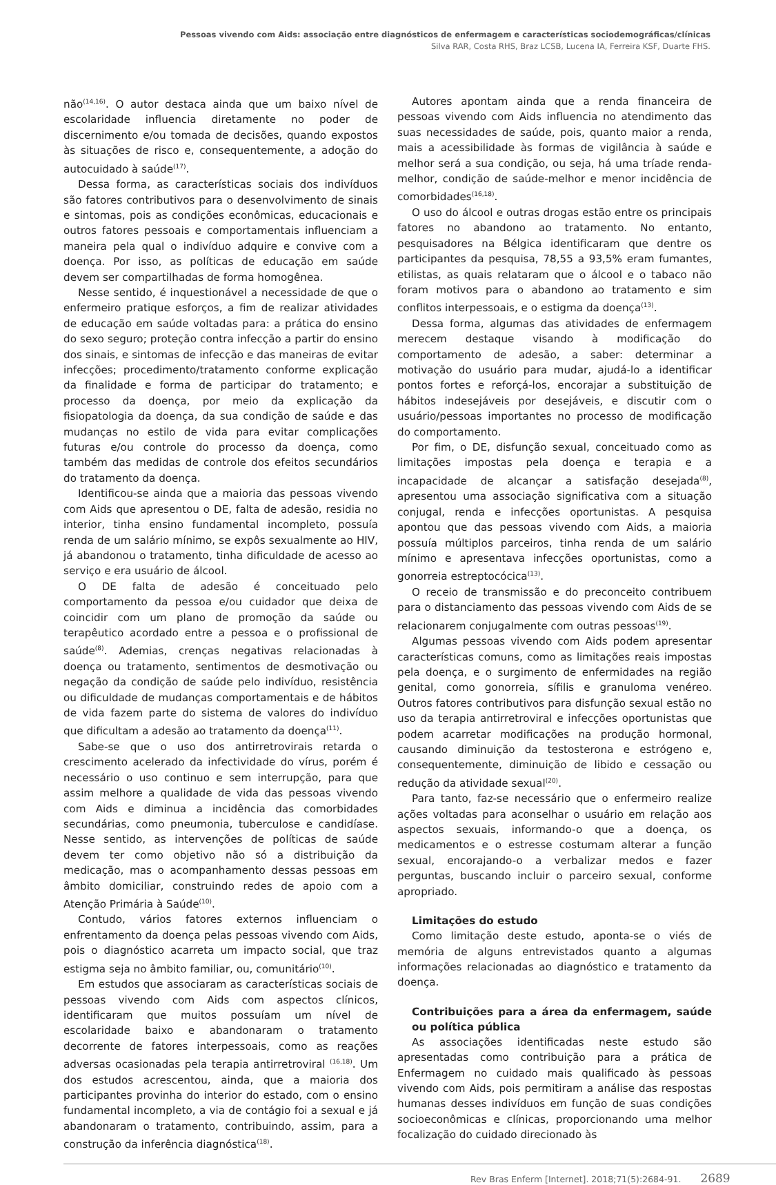Pessoas vivendo com Aids: associação entre diagnósticos de enfermagem e características sociodemográficas/clínicas
Silva RAR, Costa RHS, Braz LCSB, Lucena IA, Ferreira KSF, Duarte FHS.
não<sup>(14,16)</sup>. O autor destaca ainda que um baixo nível de escolaridade influencia diretamente no poder de discernimento e/ou tomada de decisões, quando expostos às situações de risco e, consequentemente, a adoção do autocuidado à saúde<sup>(17)</sup>.
Dessa forma, as características sociais dos indivíduos são fatores contributivos para o desenvolvimento de sinais e sintomas, pois as condições econômicas, educacionais e outros fatores pessoais e comportamentais influenciam a maneira pela qual o indivíduo adquire e convive com a doença. Por isso, as políticas de educação em saúde devem ser compartilhadas de forma homogênea.
Nesse sentido, é inquestionável a necessidade de que o enfermeiro pratique esforços, a fim de realizar atividades de educação em saúde voltadas para: a prática do ensino do sexo seguro; proteção contra infecção a partir do ensino dos sinais, e sintomas de infecção e das maneiras de evitar infecções; procedimento/tratamento conforme explicação da finalidade e forma de participar do tratamento; e processo da doença, por meio da explicação da fisiopatologia da doença, da sua condição de saúde e das mudanças no estilo de vida para evitar complicações futuras e/ou controle do processo da doença, como também das medidas de controle dos efeitos secundários do tratamento da doença.
Identificou-se ainda que a maioria das pessoas vivendo com Aids que apresentou o DE, falta de adesão, residia no interior, tinha ensino fundamental incompleto, possuía renda de um salário mínimo, se expôs sexualmente ao HIV, já abandonou o tratamento, tinha dificuldade de acesso ao serviço e era usuário de álcool.
O DE falta de adesão é conceituado pelo comportamento da pessoa e/ou cuidador que deixa de coincidir com um plano de promoção da saúde ou terapêutico acordado entre a pessoa e o profissional de saúde<sup>(8)</sup>. Ademias, crenças negativas relacionadas à doença ou tratamento, sentimentos de desmotivação ou negação da condição de saúde pelo indivíduo, resistência ou dificuldade de mudanças comportamentais e de hábitos de vida fazem parte do sistema de valores do indivíduo que dificultam a adesão ao tratamento da doença<sup>(11)</sup>.
Sabe-se que o uso dos antirretrovirais retarda o crescimento acelerado da infectividade do vírus, porém é necessário o uso continuo e sem interrupção, para que assim melhore a qualidade de vida das pessoas vivendo com Aids e diminua a incidência das comorbidades secundárias, como pneumonia, tuberculose e candidíase. Nesse sentido, as intervenções de políticas de saúde devem ter como objetivo não só a distribuição da medicação, mas o acompanhamento dessas pessoas em âmbito domiciliar, construindo redes de apoio com a Atenção Primária à Saúde<sup>(10)</sup>.
Contudo, vários fatores externos influenciam o enfrentamento da doença pelas pessoas vivendo com Aids, pois o diagnóstico acarreta um impacto social, que traz estigma seja no âmbito familiar, ou, comunitário<sup>(10)</sup>.
Em estudos que associaram as características sociais de pessoas vivendo com Aids com aspectos clínicos, identificaram que muitos possuíam um nível de escolaridade baixo e abandonaram o tratamento decorrente de fatores interpessoais, como as reações adversas ocasionadas pela terapia antirretroviral <sup>(16,18)</sup>. Um dos estudos acrescentou, ainda, que a maioria dos participantes provinha do interior do estado, com o ensino fundamental incompleto, a via de contágio foi a sexual e já abandonaram o tratamento, contribuindo, assim, para a construção da inferência diagnóstica<sup>(18)</sup>.
Autores apontam ainda que a renda financeira de pessoas vivendo com Aids influencia no atendimento das suas necessidades de saúde, pois, quanto maior a renda, mais a acessibilidade às formas de vigilância à saúde e melhor será a sua condição, ou seja, há uma tríade renda-melhor, condição de saúde-melhor e menor incidência de comorbidades<sup>(16,18)</sup>.
O uso do álcool e outras drogas estão entre os principais fatores no abandono ao tratamento. No entanto, pesquisadores na Bélgica identificaram que dentre os participantes da pesquisa, 78,55 a 93,5% eram fumantes, etilistas, as quais relataram que o álcool e o tabaco não foram motivos para o abandono ao tratamento e sim conflitos interpessoais, e o estigma da doença<sup>(13)</sup>.
Dessa forma, algumas das atividades de enfermagem merecem destaque visando à modificação do comportamento de adesão, a saber: determinar a motivação do usuário para mudar, ajudá-lo a identificar pontos fortes e reforçá-los, encorajar a substituição de hábitos indesejáveis por desejáveis, e discutir com o usuário/pessoas importantes no processo de modificação do comportamento.
Por fim, o DE, disfunção sexual, conceituado como as limitações impostas pela doença e terapia e a incapacidade de alcançar a satisfação desejada<sup>(8)</sup>, apresentou uma associação significativa com a situação conjugal, renda e infecções oportunistas. A pesquisa apontou que das pessoas vivendo com Aids, a maioria possuía múltiplos parceiros, tinha renda de um salário mínimo e apresentava infecções oportunistas, como a gonorreia estreptocócica<sup>(13)</sup>.
O receio de transmissão e do preconceito contribuem para o distanciamento das pessoas vivendo com Aids de se relacionarem conjugalmente com outras pessoas<sup>(19)</sup>.
Algumas pessoas vivendo com Aids podem apresentar características comuns, como as limitações reais impostas pela doença, e o surgimento de enfermidades na região genital, como gonorreia, sífilis e granuloma venéreo. Outros fatores contributivos para disfunção sexual estão no uso da terapia antirretroviral e infecções oportunistas que podem acarretar modificações na produção hormonal, causando diminuição da testosterona e estrógeno e, consequentemente, diminuição de libido e cessação ou redução da atividade sexual<sup>(20)</sup>.
Para tanto, faz-se necessário que o enfermeiro realize ações voltadas para aconselhar o usuário em relação aos aspectos sexuais, informando-o que a doença, os medicamentos e o estresse costumam alterar a função sexual, encorajando-o a verbalizar medos e fazer perguntas, buscando incluir o parceiro sexual, conforme apropriado.
Limitações do estudo
Como limitação deste estudo, aponta-se o viés de memória de alguns entrevistados quanto a algumas informações relacionadas ao diagnóstico e tratamento da doença.
Contribuições para a área da enfermagem, saúde ou política pública
As associações identificadas neste estudo são apresentadas como contribuição para a prática de Enfermagem no cuidado mais qualificado às pessoas vivendo com Aids, pois permitiram a análise das respostas humanas desses indivíduos em função de suas condições socioeconômicas e clínicas, proporcionando uma melhor focalização do cuidado direcionado às
Rev Bras Enferm [Internet]. 2018;71(5):2684-91. 2689